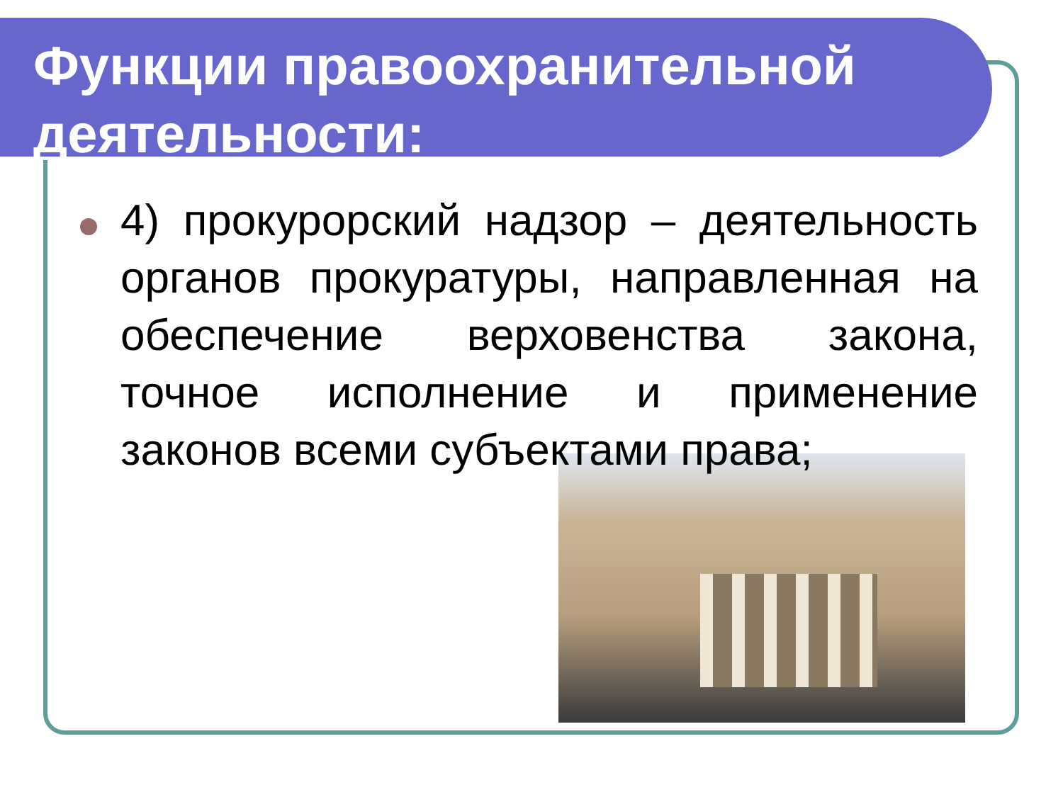Функции правоохранительной деятельности:
4) прокурорский надзор – деятельность органов прокуратуры, направленная на обеспечение верховенства закона, точное исполнение и применение законов всеми субъектами права;